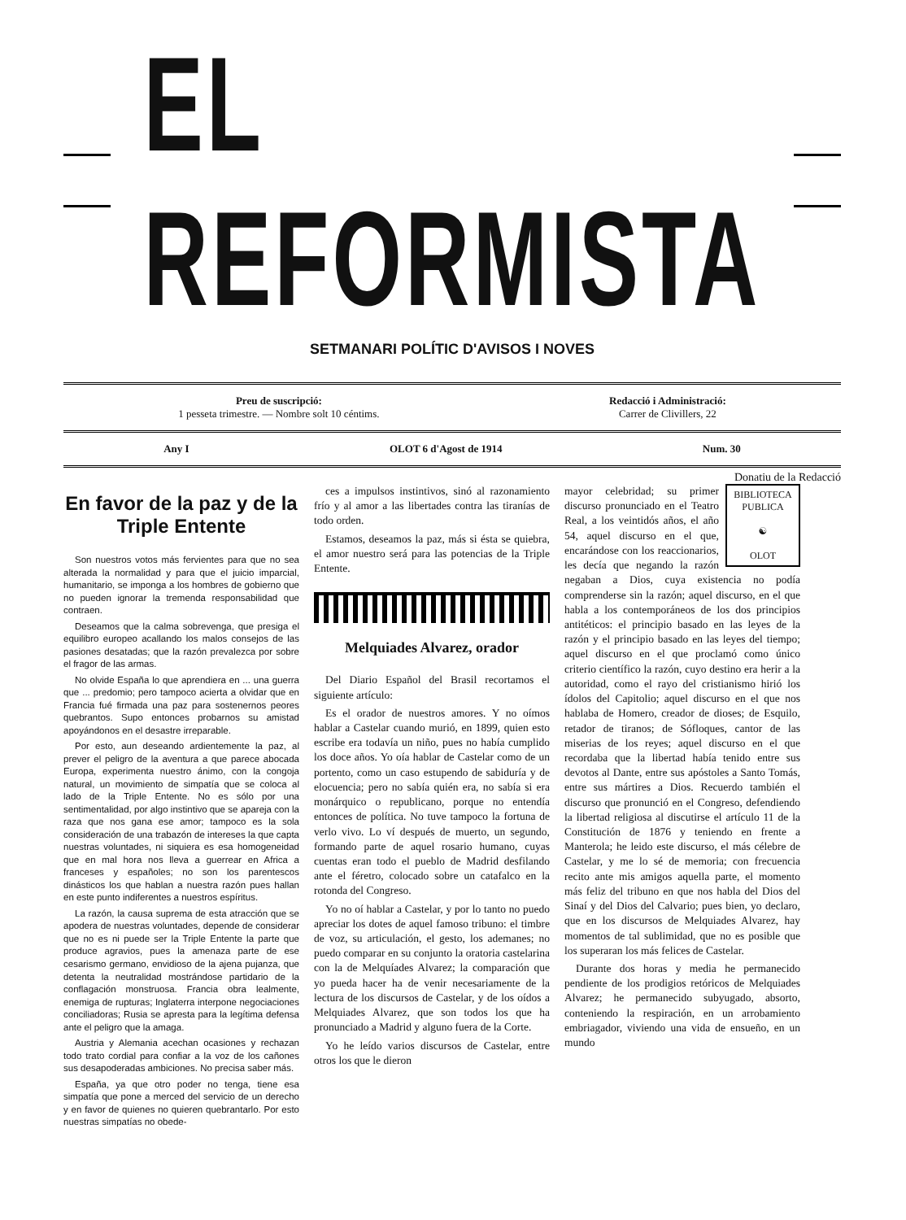EL REFORMISTA
SETMANARI POLÍTIC D'AVISOS I NOVES
Preu de suscripció:
1 pesseta trimestre. — Nombre solt 10 céntims.
Redacció i Administració:
Carrer de Clivillers, 22
Any I OLOT 6 d'Agost de 1914 Num. 30
Donatiu de la Redacció
En favor de la paz y de la Triple Entente
Son nuestros votos más fervientes para que no sea alterada la normalidad y para que el juicio imparcial, humanitario, se imponga a los hombres de gobierno que no pueden ignorar la tremenda responsabilidad que contraen.
Deseamos que la calma sobrevenga, que presiga el equilibro europeo acallando los malos consejos de las pasiones desatadas; que la razón prevalezca por sobre el fragor de las armas.
No olvide España lo que aprendiera en ... una guerra que ... predomio; pero tampoco acierta a olvidar que en Francia fué firmada una paz para sostenernos peores quebrantos. Supo entonces probarnos su amistad apoyándonos en el desastre irreparable.
Por esto, aun deseando ardientemente la paz, al prever el peligro de la aventura a que parece abocada Europa, experimenta nuestro ánimo, con la congoja natural, un movimiento de simpatía que se coloca al lado de la Triple Entente. No es sólo por una sentimentalidad, por algo instintivo que se apareja con la raza que nos gana ese amor; tampoco es la sola consideración de una trabazón de intereses la que capta nuestras voluntades, ni siquiera es esa homogeneidad que en mal hora nos lleva a guerrear en Africa a franceses y españoles; no son los parentescos dinásticos los que hablan a nuestra razón pues hallan en este punto indiferentes a nuestros espíritus.
La razón, la causa suprema de esta atracción que se apodera de nuestras voluntades, depende de considerar que no es ni puede ser la Triple Entente la parte que produce agravios, pues la amenaza parte de ese cesarismo germano, envidioso de la ajena pujanza, que detenta la neutralidad mostrándose partidario de la conflagación monstruosa. Francia obra lealmente, enemiga de rupturas; Inglaterra interpone negociaciones conciliadoras; Rusia se apresta para la legítima defensa ante el peligro que la amaga.
Austria y Alemania acechan ocasiones y rechazan todo trato cordial para confiar a la voz de los cañones sus desapoderadas ambiciones. No precisa saber más.
España, ya que otro poder no tenga, tiene esa simpatía que pone a merced del servicio de un derecho y en favor de quienes no quieren quebrantarlo. Por esto nuestras simpatías no obede-
ces a impulsos instintivos, sinó al razonamiento frío y al amor a las libertades contra las tiranías de todo orden.
Estamos, deseamos la paz, más si ésta se quiebra, el amor nuestro será para las potencias de la Triple Entente.
Melquiades Alvarez, orador
Del Diario Español del Brasil recortamos el siguiente artículo:
Es el orador de nuestros amores. Y no oímos hablar a Castelar cuando murió, en 1899, quien esto escribe era todavía un niño, pues no había cumplido los doce años. Yo oía hablar de Castelar como de un portento, como un caso estupendo de sabiduría y de elocuencia; pero no sabía quién era, no sabía si era monárquico o republicano, porque no entendía entonces de política. No tuve tampoco la fortuna de verlo vivo. Lo ví después de muerto, un segundo, formando parte de aquel rosario humano, cuyas cuentas eran todo el pueblo de Madrid desfilando ante el féretro, colocado sobre un catafalco en la rotonda del Congreso.
Yo no oí hablar a Castelar, y por lo tanto no puedo apreciar los dotes de aquel famoso tribuno: el timbre de voz, su articulación, el gesto, los ademanes; no puedo comparar en su conjunto la oratoria castelarina con la de Melquíades Alvarez; la comparación que yo pueda hacer ha de venir necesariamente de la lectura de los discursos de Castelar, y de los oídos a Melquiades Alvarez, que son todos los que ha pronunciado a Madrid y alguno fuera de la Corte.
Yo he leído varios discursos de Castelar, entre otros los que le dieron
BIBLIOTECA PUBLICA
☯
OLOT
mayor celebridad; su primer discurso pronunciado en el Teatro Real, a los veintidós años, el año 54, aquel discurso en el que, encarándose con los reaccionarios, les decía que negando la razón negaban a Dios, cuya existencia no podía comprenderse sin la razón; aquel discurso, en el que habla a los contemporáneos de los dos principios antitéticos: el principio basado en las leyes de la razón y el principio basado en las leyes del tiempo; aquel discurso en el que proclamó como único criterio científico la razón, cuyo destino era herir a la autoridad, como el rayo del cristianismo hirió los ídolos del Capitolio; aquel discurso en el que nos hablaba de Homero, creador de dioses; de Esquilo, retador de tiranos; de Sófloques, cantor de las miserias de los reyes; aquel discurso en el que recordaba que la libertad había tenido entre sus devotos al Dante, entre sus apóstoles a Santo Tomás, entre sus mártires a Dios. Recuerdo también el discurso que pronunció en el Congreso, defendiendo la libertad religiosa al discutirse el artículo 11 de la Constitución de 1876 y teniendo en frente a Manterola; he leido este discurso, el más célebre de Castelar, y me lo sé de memoria; con frecuencia recito ante mis amigos aquella parte, el momento más feliz del tribuno en que nos habla del Dios del Sinaí y del Dios del Calvario; pues bien, yo declaro, que en los discursos de Melquiades Alvarez, hay momentos de tal sublimidad, que no es posible que los superaran los más felices de Castelar.
Durante dos horas y media he permanecido pendiente de los prodigios retóricos de Melquiades Alvarez; he permanecido subyugado, absorto, conteniendo la respiración, en un arrobamiento embriagador, viviendo una vida de ensueño, en un mundo